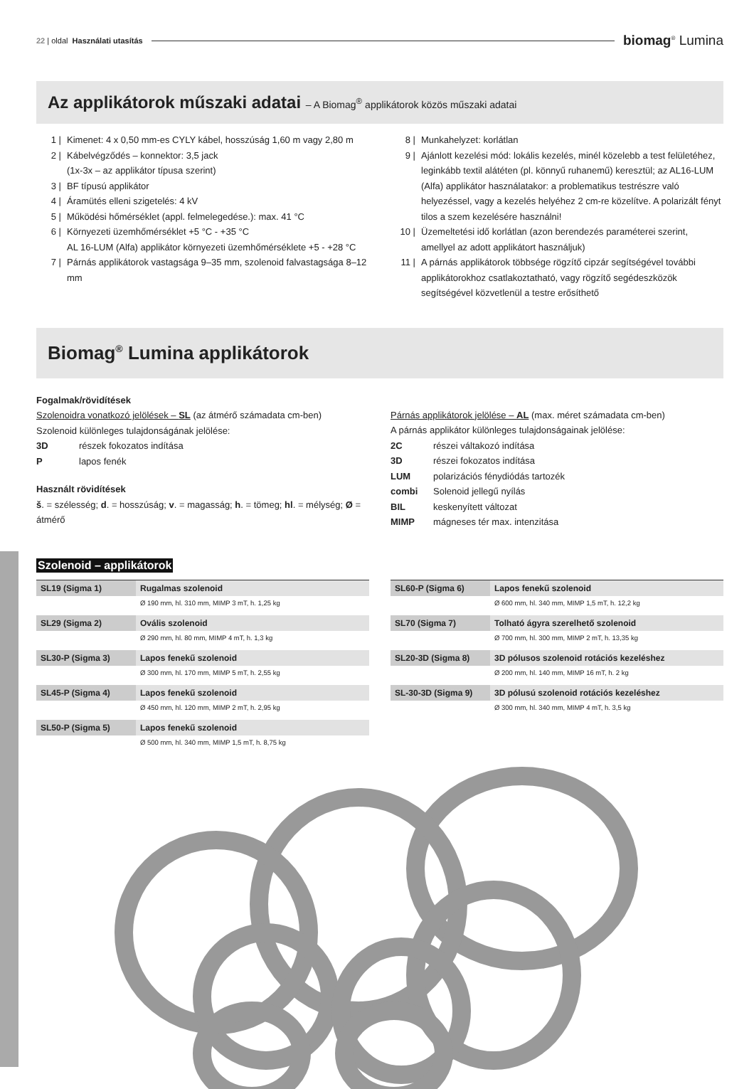22 | oldal Használati utasítás biomag<sup>®</sup> Lumina
Az applikátorok műszaki adatai – A Biomag<sup>®</sup> applikátorok közös műszaki adatai
1 | Kimenet: 4 x 0,50 mm-es CYLY kábel, hosszúság 1,60 m vagy 2,80 m
2 | Kábelvégződés – konnektor: 3,5 jack
(1x-3x – az applikátor típusa szerint)
3 | BF típusú applikátor
4 | Áramütés elleni szigetelés: 4 kV
5 | Működési hőmérséklet (appl. felmelegedése.): max. 41 °C
6 | Környezeti üzemhőmérséklet +5 °C - +35 °C
AL 16-LUM (Alfa) applikátor környezeti üzemhőmérséklete +5 - +28 °C
7 | Párnás applikátorok vastagsága 9–35 mm, szolenoid falvastagsága 8–12 mm
8 | Munkahelyzet: korlátlan
9 | Ajánlott kezelési mód: lokális kezelés, minél közelebb a test felületéhez, leginkább textil alátéten (pl. könnyű ruhanemű) keresztül; az AL16-LUM (Alfa) applikátor használatakor: a problematikus testrészre való helyezéssel, vagy a kezelés helyéhez 2 cm-re közelítve. A polarizált fényt tilos a szem kezelésére használni!
10 | Üzemeltetési idő korlátlan (azon berendezés paraméterei szerint, amellyel az adott applikátort használjuk)
11 | A párnás applikátorok többsége rögzítő cipzár segítségével további applikátorokhoz csatlakoztatható, vagy rögzítő segédeszközök segítségével közvetlenül a testre erősíthető
Biomag<sup>®</sup> Lumina applikátorok
Fogalmak/rövidítések
Szolenoidra vonatkozó jelölések – SL (az átmérő számadata cm-ben)
Szolenoid különleges tulajdonságának jelölése:
3D részek fokozatos indítása
P lapos fenék
Használt rövidítések
š. = szélesség; d. = hosszúság; v. = magasság; h. = tömeg; hl. = mélység; Ø = átmérő
Párnás applikátorok jelölése – AL (max. méret számadata cm-ben)
A párnás applikátor különleges tulajdonságainak jelölése:
2C részei váltakozó indítása
3D részei fokozatos indítása
LUM polarizációs fénydiódás tartozék
combi Solenoid jellegű nyílás
BIL keskenyített változat
MIMP mágneses tér max. intenzitása
Szolenoid – applikátorok
| SL19 (Sigma 1) | Rugalmas szolenoid |
| | Ø 190 mm, hl. 310 mm, MIMP 3 mT, h. 1,25 kg |
| SL29 (Sigma 2) | Ovális szolenoid |
| | Ø 290 mm, hl. 80 mm, MIMP 4 mT, h. 1,3 kg |
| SL30-P (Sigma 3) | Lapos fenekű szolenoid |
| | Ø 300 mm, hl. 170 mm, MIMP 5 mT, h. 2,55 kg |
| SL45-P (Sigma 4) | Lapos fenekű szolenoid |
| | Ø 450 mm, hl. 120 mm, MIMP 2 mT, h. 2,95 kg |
| SL50-P (Sigma 5) | Lapos fenekű szolenoid |
| | Ø 500 mm, hl. 340 mm, MIMP 1,5 mT, h. 8,75 kg |
| SL60-P (Sigma 6) | Lapos fenekű szolenoid |
| | Ø 600 mm, hl. 340 mm, MIMP 1,5 mT, h. 12,2 kg |
| SL70 (Sigma 7) | Tolható ágyra szerelhető szolenoid |
| | Ø 700 mm, hl. 300 mm, MIMP 2 mT, h. 13,35 kg |
| SL20-3D (Sigma 8) | 3D pólusos szolenoid rotációs kezeléshez |
| | Ø 200 mm, hl. 140 mm, MIMP 16 mT, h. 2 kg |
| SL-30-3D (Sigma 9) | 3D pólusú szolenoid rotációs kezeléshez |
| | Ø 300 mm, hl. 340 mm, MIMP 4 mT, h. 3,5 kg |